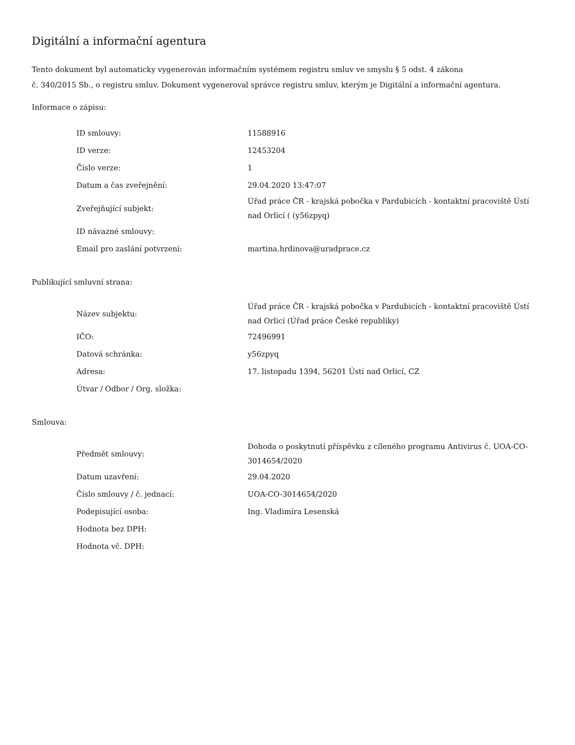Digitální a informační agentura
Tento dokument byl automaticky vygenerován informačním systémem registru smluv ve smyslu § 5 odst. 4 zákona
č. 340/2015 Sb., o registru smluv. Dokument vygeneroval správce registru smluv, kterým je Digitální a informační agentura.
Informace o zápisu:
| ID smlouvy: | 11588916 |
| ID verze: | 12453204 |
| Číslo verze: | 1 |
| Datum a čas zveřejnění: | 29.04.2020 13:47:07 |
| Zveřejňující subjekt: | Úřad práce ČR - krajská pobočka v Pardubicích - kontaktní pracoviště Ústí nad Orlicí ( (y56zpyq) |
| ID návazné smlouvy: | |
| Email pro zaslání potvrzení: | martina.hrdinova@uradprace.cz |
Publikující smluvní strana:
| Název subjektu: | Úřad práce ČR - krajská pobočka v Pardubicích - kontaktní pracoviště Ústí nad Orlicí (Úřad práce České republiky) |
| IČO: | 72496991 |
| Datová schránka: | y56zpyq |
| Adresa: | 17. listopadu 1394, 56201 Ústí nad Orlicí, CZ |
| Útvar / Odbor / Org. složka: | |
Smlouva:
| Předmět smlouvy: | Dohoda o poskytnutí příspěvku z cíleného programu Antivirus č. UOA-CO-3014654/2020 |
| Datum uzavření: | 29.04.2020 |
| Číslo smlouvy / č. jednací: | UOA-CO-3014654/2020 |
| Podepisující osoba: | Ing. Vladimíra Lesenská |
| Hodnota bez DPH: | |
| Hodnota vč. DPH: | |